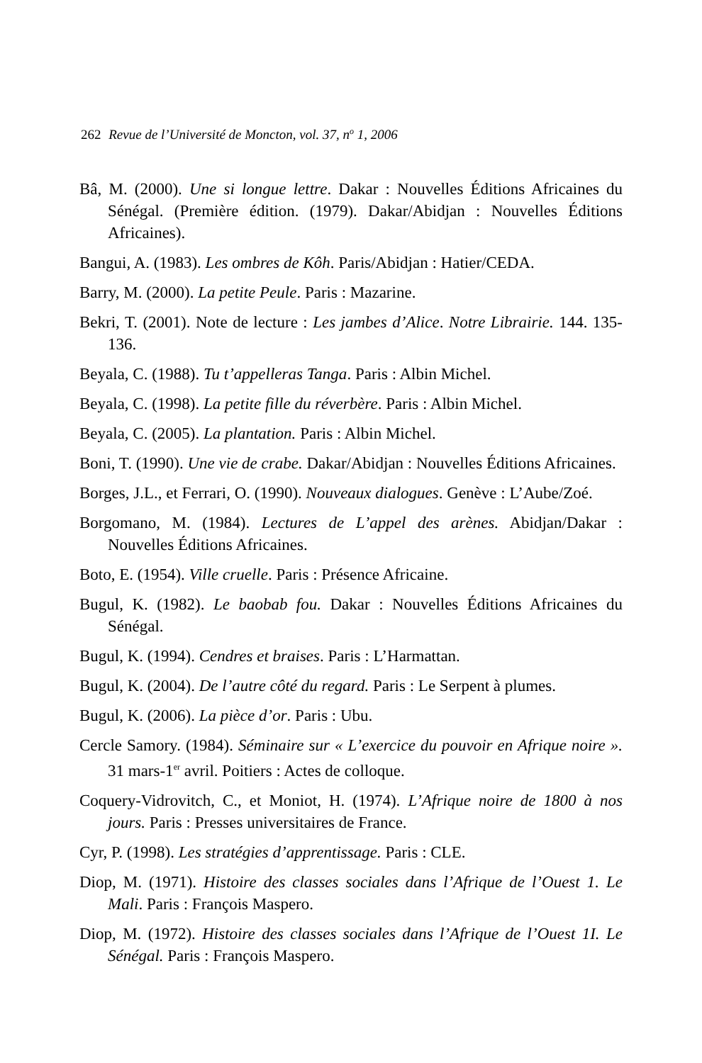262 Revue de l’Université de Moncton, vol. 37, n<sup>o</sup> 1, 2006
Bâ, M. (2000). Une si longue lettre. Dakar : Nouvelles Éditions Africaines du Sénégal. (Première édition. (1979). Dakar/Abidjan : Nouvelles Éditions Africaines).
Bangui, A. (1983). Les ombres de Kôh. Paris/Abidjan : Hatier/CEDA.
Barry, M. (2000). La petite Peule. Paris : Mazarine.
Bekri, T. (2001). Note de lecture : Les jambes d’Alice. Notre Librairie. 144. 135-136.
Beyala, C. (1988). Tu t’appelleras Tanga. Paris : Albin Michel.
Beyala, C. (1998). La petite fille du réverbère. Paris : Albin Michel.
Beyala, C. (2005). La plantation. Paris : Albin Michel.
Boni, T. (1990). Une vie de crabe. Dakar/Abidjan : Nouvelles Éditions Africaines.
Borges, J.L., et Ferrari, O. (1990). Nouveaux dialogues. Genève : L’Aube/Zoé.
Borgomano, M. (1984). Lectures de L’appel des arènes. Abidjan/Dakar : Nouvelles Éditions Africaines.
Boto, E. (1954). Ville cruelle. Paris : Présence Africaine.
Bugul, K. (1982). Le baobab fou. Dakar : Nouvelles Éditions Africaines du Sénégal.
Bugul, K. (1994). Cendres et braises. Paris : L’Harmattan.
Bugul, K. (2004). De l’autre côté du regard. Paris : Le Serpent à plumes.
Bugul, K. (2006). La pièce d’or. Paris : Ubu.
Cercle Samory. (1984). Séminaire sur « L’exercice du pouvoir en Afrique noire ». 31 mars-1<sup>er</sup> avril. Poitiers : Actes de colloque.
Coquery-Vidrovitch, C., et Moniot, H. (1974). L’Afrique noire de 1800 à nos jours. Paris : Presses universitaires de France.
Cyr, P. (1998). Les stratégies d’apprentissage. Paris : CLE.
Diop, M. (1971). Histoire des classes sociales dans l’Afrique de l’Ouest 1. Le Mali. Paris : François Maspero.
Diop, M. (1972). Histoire des classes sociales dans l’Afrique de l’Ouest 1I. Le Sénégal. Paris : François Maspero.